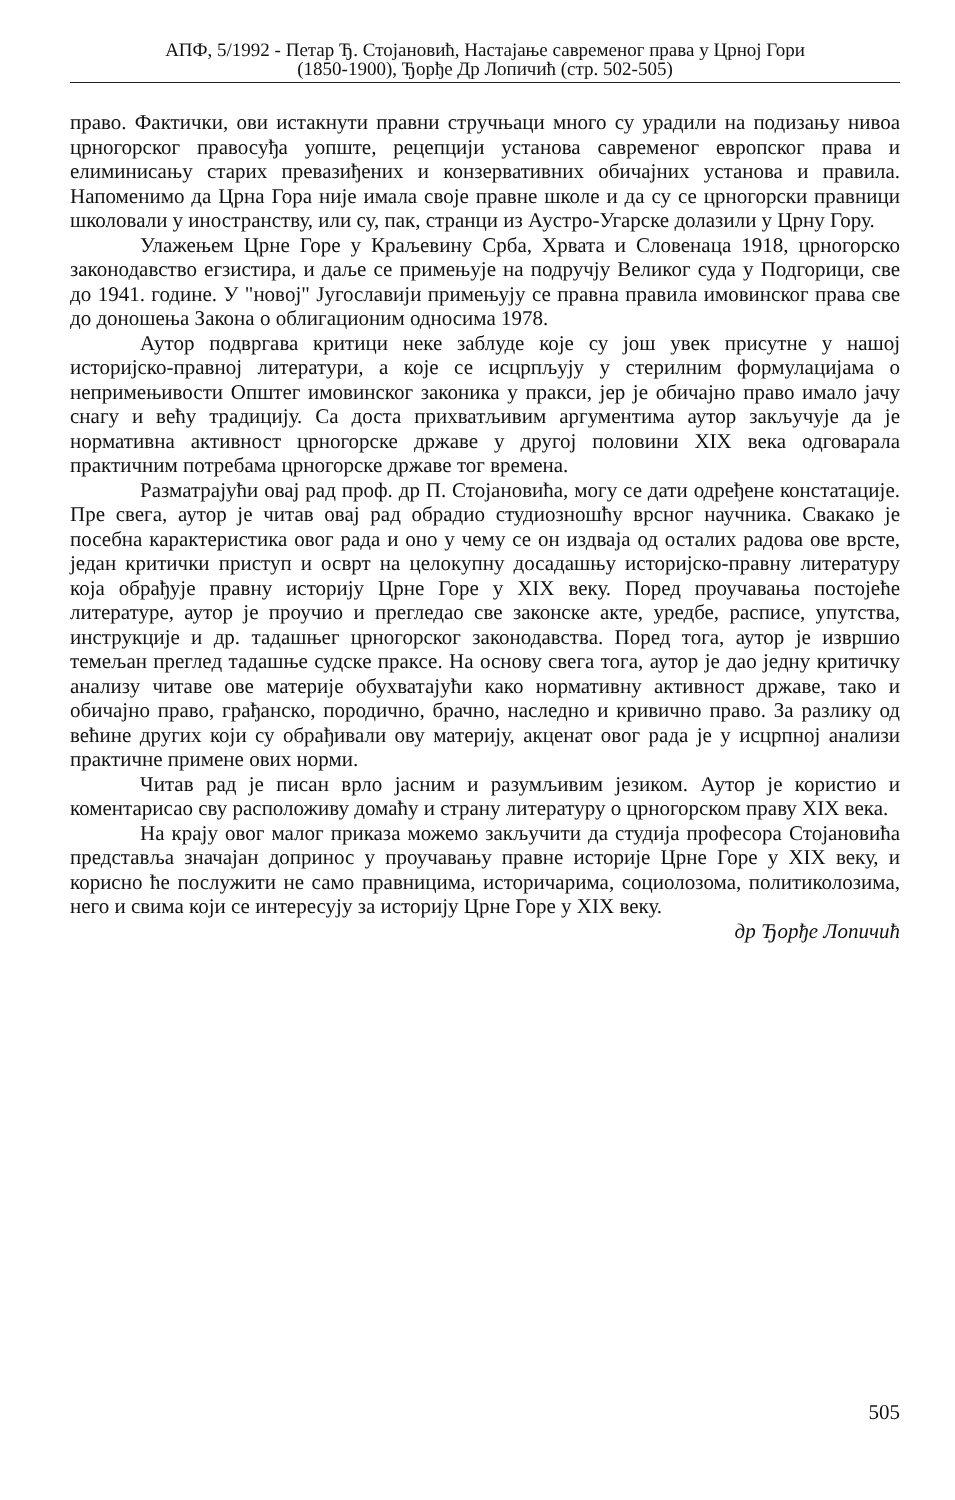АПФ, 5/1992 - Петар Ђ. Стојановић, Настајање савременог права у Црној Гори
(1850-1900), Ђорђе Др Лопичић (стр. 502-505)
право. Фактички, ови истакнути правни стручњаци много су урадили на подизању нивоа црногорског правосуђа уопште, рецепцији установа савременог европског права и елиминисању старих превазиђених и конзервативних обичајних установа и правила. Напоменимо да Црна Гора није имала своје правне школе и да су се црногорски правници школовали у иностранству, или су, пак, странци из Аустро-Угарске долазили у Црну Гору.
Улажењем Црне Горе у Краљевину Срба, Хрвата и Словенаца 1918, црногорско законодавство егзистира, и даље се примењује на подручју Великог суда у Подгорици, све до 1941. године. У "новој" Југославији примењују се правна правила имовинског права све до доношења Закона о облигационим односима 1978.
Аутор подвргава критици неке заблуде које су још увек присутне у нашој историјско-правној литератури, а које се исцрпљују у стерилним формулацијама о непримењивости Општег имовинског законика у пракси, јер је обичајно право имало јачу снагу и већу традицију. Са доста прихватљивим аргументима аутор закључује да је нормативна активност црногорске државе у другој половини XIX века одговарала практичним потребама црногорске државе тог времена.
Разматрајући овај рад проф. др П. Стојановића, могу се дати одређене констатације. Пре свега, аутор је читав овај рад обрадио студиозношћу врсног научника. Свакако је посебна карактеристика овог рада и оно у чему се он издваја од осталих радова ове врсте, један критички приступ и осврт на целокупну досадашњу историјско-правну литературу која обрађује правну историју Црне Горе у XIX веку. Поред проучавања постојеће литературе, аутор је проучио и прегледао све законске акте, уредбе, расписе, упутства, инструкције и др. тадашњег црногорског законодавства. Поред тога, аутор је извршио темељан преглед тадашње судске праксе. На основу свега тога, аутор је дао једну критичку анализу читаве ове материје обухватајући како нормативну активност државе, тако и обичајно право, грађанско, породично, брачно, наследно и кривично право. За разлику од већине других који су обрађивали ову материју, акценат овог рада је у исцрпној анализи практичне примене ових норми.
Читав рад је писан врло јасним и разумљивим језиком. Аутор је користио и коментарисао сву расположиву домаћу и страну литературу о црногорском праву XIX века.
На крају овог малог приказа можемо закључити да студија професора Стојановића представља значајан допринос у проучавању правне историје Црне Горе у XIX веку, и корисно ће послужити не само правницима, историчарима, социолозома, политиколозима, него и свима који се интересују за историју Црне Горе у XIX веку.
др Ђорђе Лопичић
505